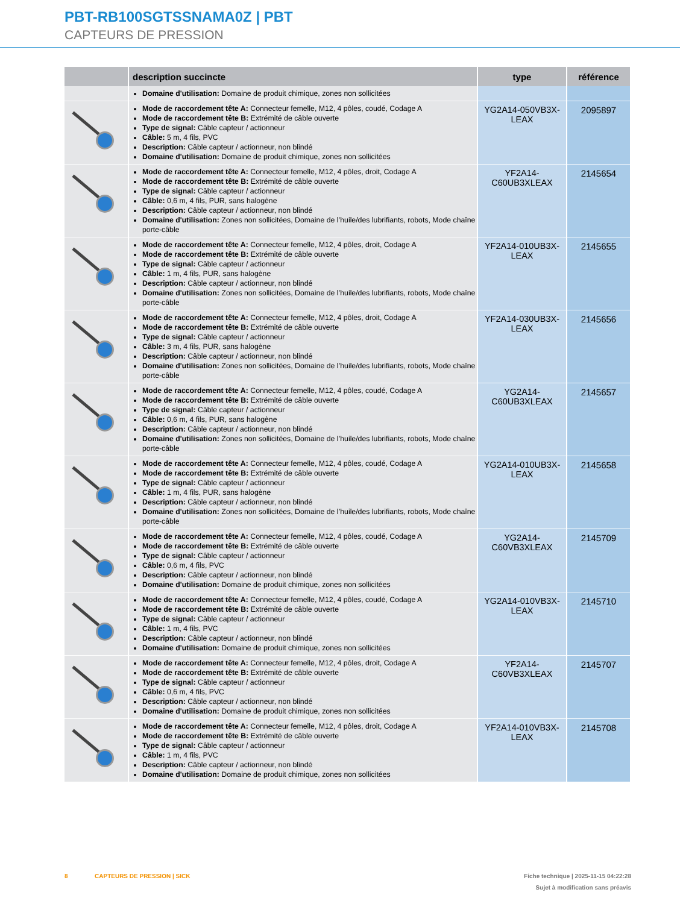PBT-RB100SGTSSNAMA0Z | PBT
CAPTEURS DE PRESSION
| | description succincte | type | référence |
| --- | --- | --- | --- |
| | Domaine d'utilisation: Domaine de produit chimique, zones non sollicitées | | |
| | Mode de raccordement tête A: Connecteur femelle, M12, 4 pôles, coudé, Codage A Mode de raccordement tête B: Extrémité de câble ouverte Type de signal: Câble capteur / actionneur Câble: 5 m, 4 fils, PVC Description: Câble capteur / actionneur, non blindé Domaine d'utilisation: Domaine de produit chimique, zones non sollicitées | YG2A14-050VB3X- LEAX | 2095897 |
| | Mode de raccordement tête A: Connecteur femelle, M12, 4 pôles, droit, Codage A Mode de raccordement tête B: Extrémité de câble ouverte Type de signal: Câble capteur / actionneur Câble: 0,6 m, 4 fils, PUR, sans halogène Description: Câble capteur / actionneur, non blindé Domaine d'utilisation: Zones non sollicitées, Domaine de l’huile/des lubrifiants, robots, Mode chaîne porte-câble | YF2A14- C60UB3XLEAX | 2145654 |
| | Mode de raccordement tête A: Connecteur femelle, M12, 4 pôles, droit, Codage A Mode de raccordement tête B: Extrémité de câble ouverte Type de signal: Câble capteur / actionneur Câble: 1 m, 4 fils, PUR, sans halogène Description: Câble capteur / actionneur, non blindé Domaine d'utilisation: Zones non sollicitées, Domaine de l’huile/des lubrifiants, robots, Mode chaîne porte-câble | YF2A14-010UB3X- LEAX | 2145655 |
| | Mode de raccordement tête A: Connecteur femelle, M12, 4 pôles, droit, Codage A Mode de raccordement tête B: Extrémité de câble ouverte Type de signal: Câble capteur / actionneur Câble: 3 m, 4 fils, PUR, sans halogène Description: Câble capteur / actionneur, non blindé Domaine d'utilisation: Zones non sollicitées, Domaine de l’huile/des lubrifiants, robots, Mode chaîne porte-câble | YF2A14-030UB3X- LEAX | 2145656 |
| | Mode de raccordement tête A: Connecteur femelle, M12, 4 pôles, coudé, Codage A Mode de raccordement tête B: Extrémité de câble ouverte Type de signal: Câble capteur / actionneur Câble: 0,6 m, 4 fils, PUR, sans halogène Description: Câble capteur / actionneur, non blindé Domaine d'utilisation: Zones non sollicitées, Domaine de l’huile/des lubrifiants, robots, Mode chaîne porte-câble | YG2A14- C60UB3XLEAX | 2145657 |
| | Mode de raccordement tête A: Connecteur femelle, M12, 4 pôles, coudé, Codage A Mode de raccordement tête B: Extrémité de câble ouverte Type de signal: Câble capteur / actionneur Câble: 1 m, 4 fils, PUR, sans halogène Description: Câble capteur / actionneur, non blindé Domaine d'utilisation: Zones non sollicitées, Domaine de l’huile/des lubrifiants, robots, Mode chaîne porte-câble | YG2A14-010UB3X- LEAX | 2145658 |
| | Mode de raccordement tête A: Connecteur femelle, M12, 4 pôles, coudé, Codage A Mode de raccordement tête B: Extrémité de câble ouverte Type de signal: Câble capteur / actionneur Câble: 0,6 m, 4 fils, PVC Description: Câble capteur / actionneur, non blindé Domaine d'utilisation: Domaine de produit chimique, zones non sollicitées | YG2A14- C60VB3XLEAX | 2145709 |
| | Mode de raccordement tête A: Connecteur femelle, M12, 4 pôles, coudé, Codage A Mode de raccordement tête B: Extrémité de câble ouverte Type de signal: Câble capteur / actionneur Câble: 1 m, 4 fils, PVC Description: Câble capteur / actionneur, non blindé Domaine d'utilisation: Domaine de produit chimique, zones non sollicitées | YG2A14-010VB3X- LEAX | 2145710 |
| | Mode de raccordement tête A: Connecteur femelle, M12, 4 pôles, droit, Codage A Mode de raccordement tête B: Extrémité de câble ouverte Type de signal: Câble capteur / actionneur Câble: 0,6 m, 4 fils, PVC Description: Câble capteur / actionneur, non blindé Domaine d'utilisation: Domaine de produit chimique, zones non sollicitées | YF2A14- C60VB3XLEAX | 2145707 |
| | Mode de raccordement tête A: Connecteur femelle, M12, 4 pôles, droit, Codage A Mode de raccordement tête B: Extrémité de câble ouverte Type de signal: Câble capteur / actionneur Câble: 1 m, 4 fils, PVC Description: Câble capteur / actionneur, non blindé Domaine d'utilisation: Domaine de produit chimique, zones non sollicitées | YF2A14-010VB3X- LEAX | 2145708 |
8 CAPTEURS DE PRESSION | SICK Fiche technique | 2025-11-15 04:22:28
Sujet à modification sans préavis